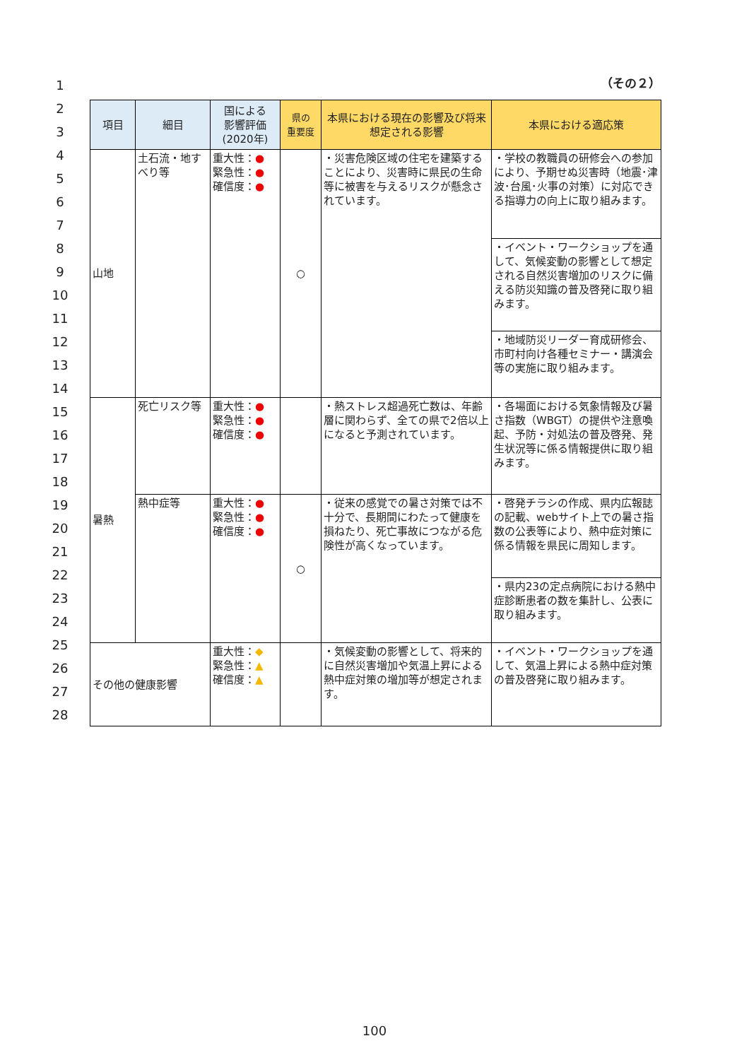1
2
3
4
5
6
7
8
9
10
11
12
13
14
15
16
17
18
19
20
21
22
23
24
25
26
27
28
（その２）
| 項目 | 細目 | 国による 影響評価 (2020年) | 県の 重要度 | 本県における現在の影響及び将来想定される影響 | 本県における適応策 |
| --- | --- | --- | --- | --- | --- |
| 山地 | 土石流・地すべり等 | 重大性： ● 緊急性： ● 確信度： ● | ○ | ・災害危険区域の住宅を建築することにより、災害時に県民の生命等に被害を与えるリスクが懸念されています。 | ・学校の教職員の研修会への参加により、予期せぬ災害時（地震･津波･台風･火事の対策）に対応できる指導力の向上に取り組みます。 |
| | | | | | ・イベント・ワークショップを通して、気候変動の影響として想定される自然災害増加のリスクに備える防災知識の普及啓発に取り組みます。 |
| | | | | | ・地域防災リーダー育成研修会、市町村向け各種セミナー・講演会等の実施に取り組みます。 |
| 暑熱 | 死亡リスク等 | 重大性： ● 緊急性： ● 確信度： ● | | ・熱ストレス超過死亡数は、年齢層に関わらず、全ての県で2倍以上になると予測されています。 | ・各場面における気象情報及び暑さ指数（WBGT）の提供や注意喚起、予防・対処法の普及啓発、発生状況等に係る情報提供に取り組みます。 |
| | 熱中症等 | 重大性： ● 緊急性： ● 確信度： ● | ○ | ・従来の感覚での暑さ対策では不十分で、長期間にわたって健康を損ねたり、死亡事故につながる危険性が高くなっています。 | ・啓発チラシの作成、県内広報誌の記載、webサイト上での暑さ指数の公表等により、熱中症対策に係る情報を県民に周知します。 |
| | | | | | ・県内23の定点病院における熱中症診断患者の数を集計し、公表に取り組みます。 |
| その他の健康影響 | | 重大性： ◆ 緊急性： ▲ 確信度： ▲ | | ・気候変動の影響として、将来的に自然災害増加や気温上昇による熱中症対策の増加等が想定されます。 | ・イベント・ワークショップを通して、気温上昇による熱中症対策の普及啓発に取り組みます。 |
100